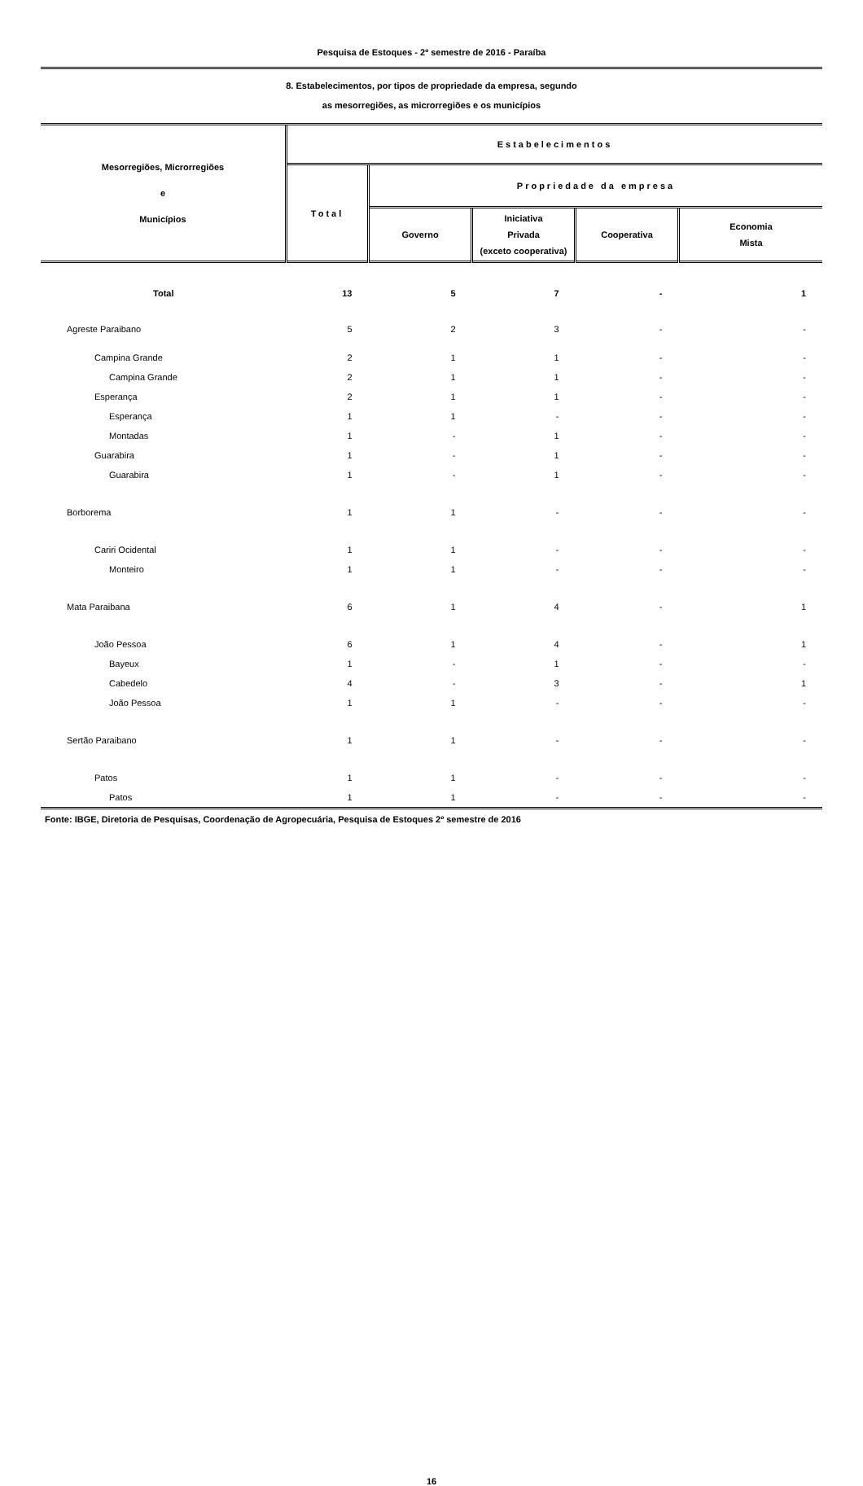Pesquisa de Estoques - 2º semestre de 2016 - Paraíba
8. Estabelecimentos, por tipos de propriedade da empresa, segundo
as mesorregiões, as microrregiões e os municípios
| Mesorregiões, Microrregiões e Municípios | Estabelecimentos | | | | |
| --- | --- | --- | --- | --- | --- |
| | Total | Propriedade da empresa | | | |
| | | Governo | Iniciativa Privada (exceto cooperativa) | Cooperativa | Economia Mista |
| Total | 13 | 5 | 7 | - | 1 |
| Agreste Paraibano | 5 | 2 | 3 | - | - |
| Campina Grande | 2 | 1 | 1 | - | - |
| Campina Grande | 2 | 1 | 1 | - | - |
| Esperança | 2 | 1 | 1 | - | - |
| Esperança | 1 | 1 | - | - | - |
| Montadas | 1 | - | 1 | - | - |
| Guarabira | 1 | - | 1 | - | - |
| Guarabira | 1 | - | 1 | - | - |
| Borborema | 1 | 1 | - | - | - |
| Cariri Ocidental | 1 | 1 | - | - | - |
| Monteiro | 1 | 1 | - | - | - |
| Mata Paraibana | 6 | 1 | 4 | - | 1 |
| João Pessoa | 6 | 1 | 4 | - | 1 |
| Bayeux | 1 | - | 1 | - | - |
| Cabedelo | 4 | - | 3 | - | 1 |
| João Pessoa | 1 | 1 | - | - | - |
| Sertão Paraibano | 1 | 1 | - | - | - |
| Patos | 1 | 1 | - | - | - |
| Patos | 1 | 1 | - | - | - |
Fonte: IBGE, Diretoria de Pesquisas, Coordenação de Agropecuária, Pesquisa de Estoques 2º semestre de 2016
16